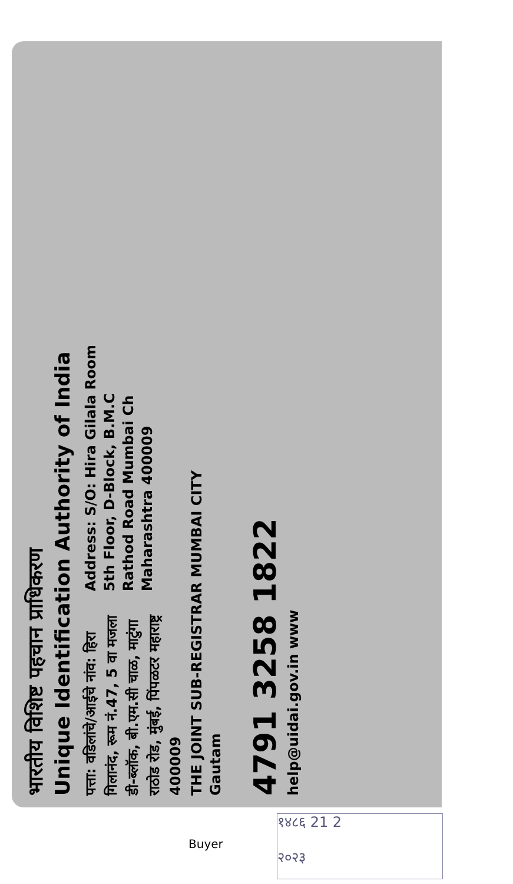भारतीय विशिष्ट पहचान प्राधिकरण
Unique Identification Authority of India
पत्ता: वडिलांचे/आईचे नांव: हिरा
गिलानंद, रूम नं.47, 5 वा मजला
डी-ब्लॉक, बी.एम.सी चाळ, माटुंगा
राठोड रोड, मुंबई, पिंपळटर महाराष्ट्र
400009
Address: S/O: Hira Gilala Room
5th Floor, D-Block, B.M.C
Rathod Road Mumbai Ch
Maharashtra 400009
THE JOINT SUB-REGISTRAR MUMBAI CITY
Gautam
4791 3258 1822
help@uidai.gov.in www
१४८६ 21 2
२०२३
Buyer